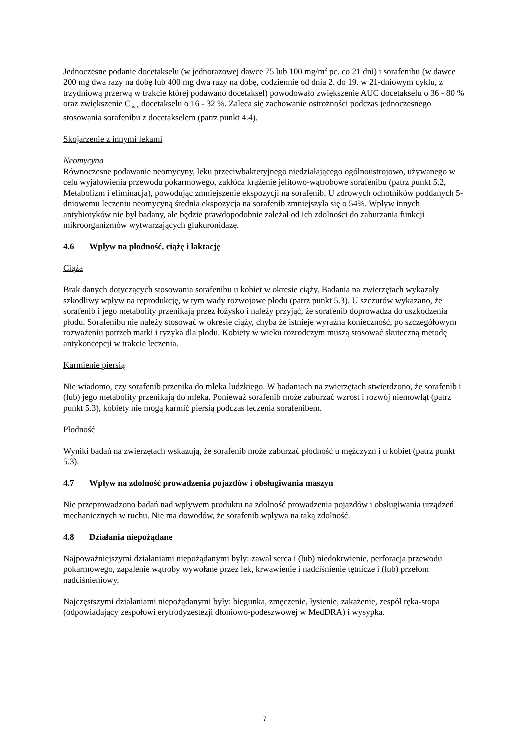Jednoczesne podanie docetakselu (w jednorazowej dawce 75 lub 100 mg/m<sup>2</sup> pc. co 21 dni) i sorafenibu (w dawce 200 mg dwa razy na dobę lub 400 mg dwa razy na dobę, codziennie od dnia 2. do 19. w 21-dniowym cyklu, z trzydniową przerwą w trakcie której podawano docetaksel) powodowało zwiększenie AUC docetakselu o 36 - 80 % oraz zwiększenie C<sub>max</sub> docetakselu o 16 - 32 %. Zaleca się zachowanie ostrożności podczas jednoczesnego stosowania sorafenibu z docetakselem (patrz punkt 4.4).
Skojarzenie z innymi lekami
Neomycyna
Równoczesne podawanie neomycyny, leku przeciwbakteryjnego niedziałającego ogólnoustrojowo, używanego w celu wyjałowienia przewodu pokarmowego, zakłóca krążenie jelitowo-wątrobowe sorafenibu (patrz punkt 5.2, Metabolizm i eliminacja), powodując zmniejszenie ekspozycji na sorafenib. U zdrowych ochotników poddanych 5-dniowemu leczeniu neomycyną średnia ekspozycja na sorafenib zmniejszyła się o 54%. Wpływ innych antybiotyków nie był badany, ale będzie prawdopodobnie zależał od ich zdolności do zaburzania funkcji mikroorganizmów wytwarzających glukuronidazę.
4.6 Wpływ na płodność, ciążę i laktację
Ciąża
Brak danych dotyczących stosowania sorafenibu u kobiet w okresie ciąży. Badania na zwierzętach wykazały szkodliwy wpływ na reprodukcję, w tym wady rozwojowe płodu (patrz punkt 5.3). U szczurów wykazano, że sorafenib i jego metabolity przenikają przez łożysko i należy przyjąć, że sorafenib doprowadza do uszkodzenia płodu. Sorafenibu nie należy stosować w okresie ciąży, chyba że istnieje wyraźna konieczność, po szczegółowym rozważeniu potrzeb matki i ryzyka dla płodu. Kobiety w wieku rozrodczym muszą stosować skuteczną metodę antykoncepcji w trakcie leczenia.
Karmienie piersią
Nie wiadomo, czy sorafenib przenika do mleka ludzkiego. W badaniach na zwierzętach stwierdzono, że sorafenib i (lub) jego metabolity przenikają do mleka. Ponieważ sorafenib może zaburzać wzrost i rozwój niemowląt (patrz punkt 5.3), kobiety nie mogą karmić piersią podczas leczenia sorafenibem.
Płodność
Wyniki badań na zwierzętach wskazują, że sorafenib może zaburzać płodność u mężczyzn i u kobiet (patrz punkt 5.3).
4.7 Wpływ na zdolność prowadzenia pojazdów i obsługiwania maszyn
Nie przeprowadzono badań nad wpływem produktu na zdolność prowadzenia pojazdów i obsługiwania urządzeń mechanicznych w ruchu. Nie ma dowodów, że sorafenib wpływa na taką zdolność.
4.8 Działania niepożądane
Najpoważniejszymi działaniami niepożądanymi były: zawał serca i (lub) niedokrwienie, perforacja przewodu pokarmowego, zapalenie wątroby wywołane przez lek, krwawienie i nadciśnienie tętnicze i (lub) przełom nadciśnieniowy.
Najczęstszymi działaniami niepożądanymi były: biegunka, zmęczenie, łysienie, zakażenie, zespół ręka-stopa (odpowiadający zespołowi erytrodyzestezji dłoniowo-podeszwowej w MedDRA) i wysypka.
7